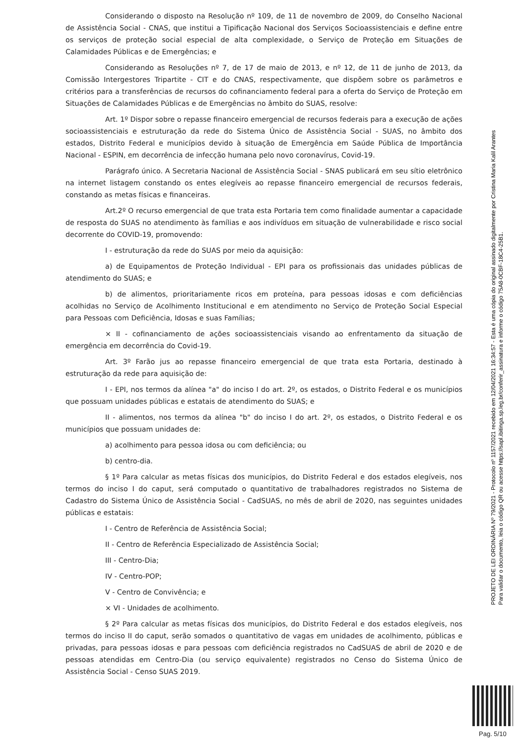Considerando o disposto na Resolução nº 109, de 11 de novembro de 2009, do Conselho Nacional de Assistência Social - CNAS, que institui a Tipificação Nacional dos Serviços Socioassistenciais e define entre os serviços de proteção social especial de alta complexidade, o Serviço de Proteção em Situações de Calamidades Públicas e de Emergências; e
Considerando as Resoluções nº 7, de 17 de maio de 2013, e nº 12, de 11 de junho de 2013, da Comissão Intergestores Tripartite - CIT e do CNAS, respectivamente, que dispõem sobre os parâmetros e critérios para a transferências de recursos do cofinanciamento federal para a oferta do Serviço de Proteção em Situações de Calamidades Públicas e de Emergências no âmbito do SUAS, resolve:
Art. 1º Dispor sobre o repasse financeiro emergencial de recursos federais para a execução de ações socioassistenciais e estruturação da rede do Sistema Único de Assistência Social - SUAS, no âmbito dos estados, Distrito Federal e municípios devido à situação de Emergência em Saúde Pública de Importância Nacional - ESPIN, em decorrência de infecção humana pelo novo coronavírus, Covid-19.
Parágrafo único. A Secretaria Nacional de Assistência Social - SNAS publicará em seu sítio eletrônico na internet listagem constando os entes elegíveis ao repasse financeiro emergencial de recursos federais, constando as metas físicas e financeiras.
Art.2º O recurso emergencial de que trata esta Portaria tem como finalidade aumentar a capacidade de resposta do SUAS no atendimento às famílias e aos indivíduos em situação de vulnerabilidade e risco social decorrente do COVID-19, promovendo:
I - estruturação da rede do SUAS por meio da aquisição:
a) de Equipamentos de Proteção Individual - EPI para os profissionais das unidades públicas de atendimento do SUAS; e
b) de alimentos, prioritariamente ricos em proteína, para pessoas idosas e com deficiências acolhidas no Serviço de Acolhimento Institucional e em atendimento no Serviço de Proteção Social Especial para Pessoas com Deficiência, Idosas e suas Famílias;
× II - cofinanciamento de ações socioassistenciais visando ao enfrentamento da situação de emergência em decorrência do Covid-19.
Art. 3º Farão jus ao repasse financeiro emergencial de que trata esta Portaria, destinado à estruturação da rede para aquisição de:
I - EPI, nos termos da alínea "a" do inciso I do art. 2º, os estados, o Distrito Federal e os municípios que possuam unidades públicas e estatais de atendimento do SUAS; e
II - alimentos, nos termos da alínea "b" do inciso I do art. 2º, os estados, o Distrito Federal e os municípios que possuam unidades de:
a) acolhimento para pessoa idosa ou com deficiência; ou
b) centro-dia.
§ 1º Para calcular as metas físicas dos municípios, do Distrito Federal e dos estados elegíveis, nos termos do inciso I do caput, será computado o quantitativo de trabalhadores registrados no Sistema de Cadastro do Sistema Único de Assistência Social - CadSUAS, no mês de abril de 2020, nas seguintes unidades públicas e estatais:
I - Centro de Referência de Assistência Social;
II - Centro de Referência Especializado de Assistência Social;
III - Centro-Dia;
IV - Centro-POP;
V - Centro de Convivência; e
× VI - Unidades de acolhimento.
§ 2º Para calcular as metas físicas dos municípios, do Distrito Federal e dos estados elegíveis, nos termos do inciso II do caput, serão somados o quantitativo de vagas em unidades de acolhimento, públicas e privadas, para pessoas idosas e para pessoas com deficiência registrados no CadSUAS de abril de 2020 e de pessoas atendidas em Centro-Dia (ou serviço equivalente) registrados no Censo do Sistema Único de Assistência Social - Censo SUAS 2019.
PROJETO DE LEI ORDINÁRIA Nº 79/2021 - Protocolo nº 1157/2021 recebido em 12/04/2021 16:34:57 - Esta é uma cópia do original assinado digitalmente por Cristina Maria Kalil Arantes
Para validar o documento, leia o código QR ou acesse https://sapl.ibitinga.sp.leg.br/conferir_assinatura e informe o código 75A8-0CBF-18C4-25B1.
Pag. 5/10